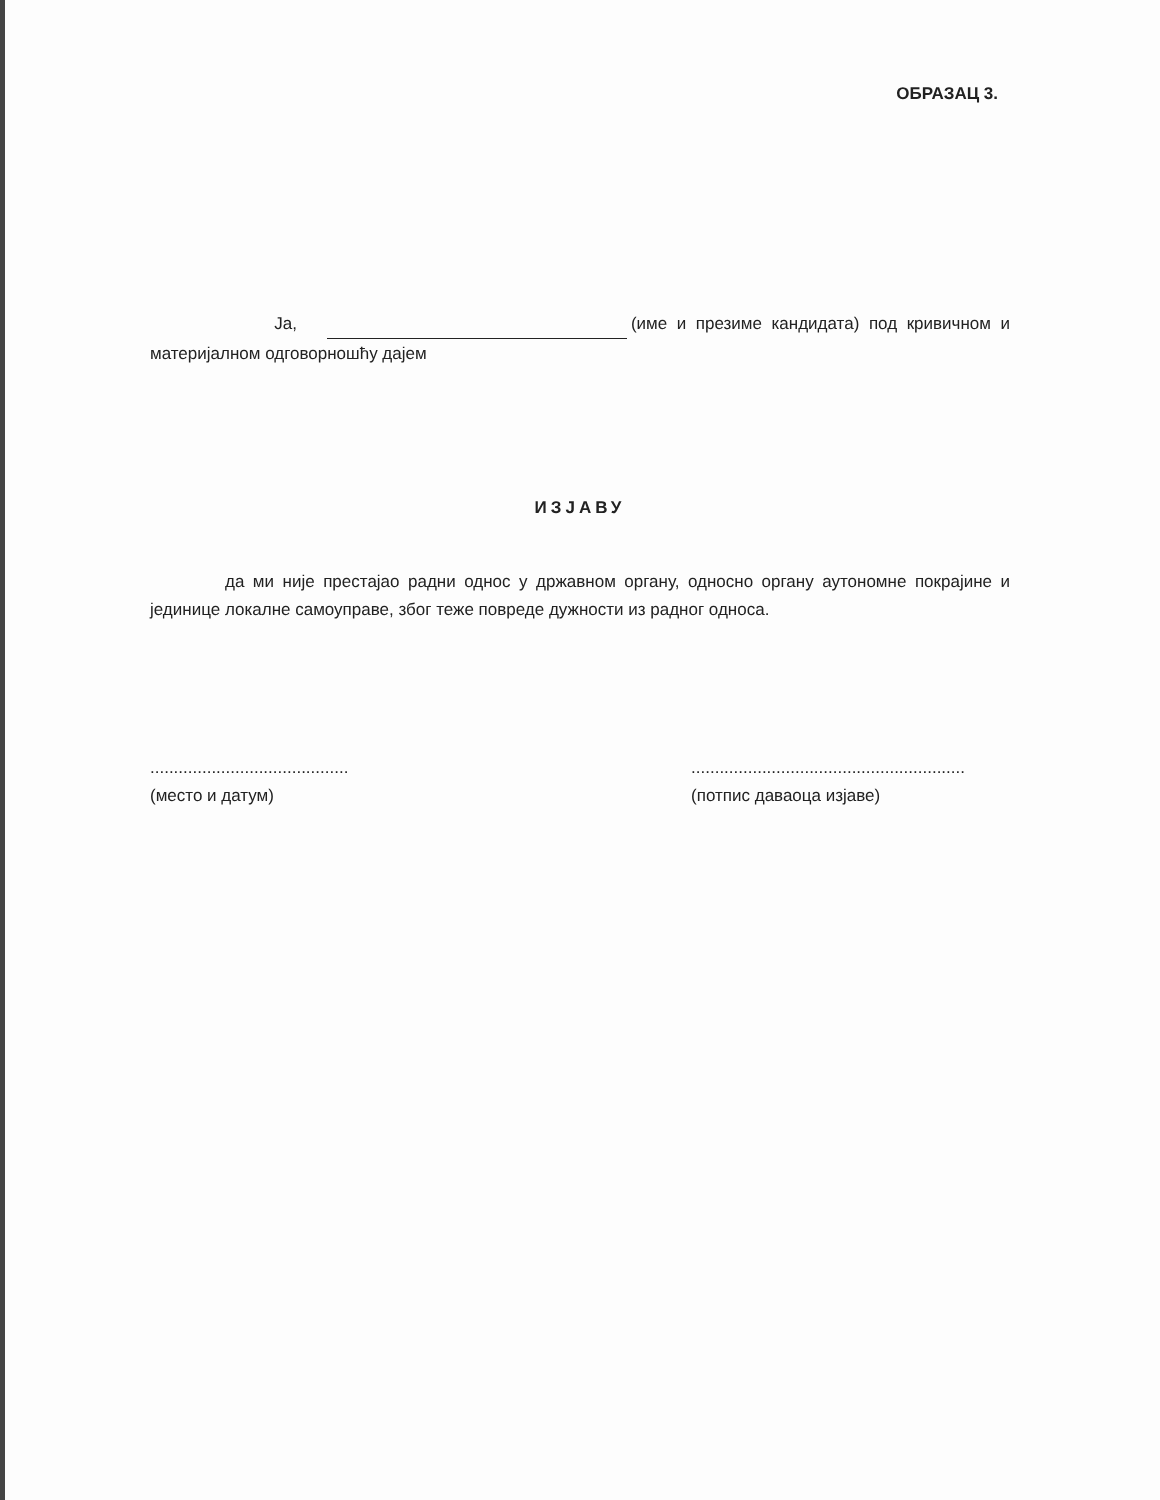ОБРАЗАЦ 3.
Ја, (име и презиме кандидата) под кривичном и материјалном одговорношћу дајем
ИЗЈАВУ
да ми није престајао радни однос у државном органу, односно органу аутономне покрајине и јединице локалне самоуправе, због теже повреде дужности из радног односа.
..........................................
(место и датум)
..........................................................
(потпис даваоца изјаве)